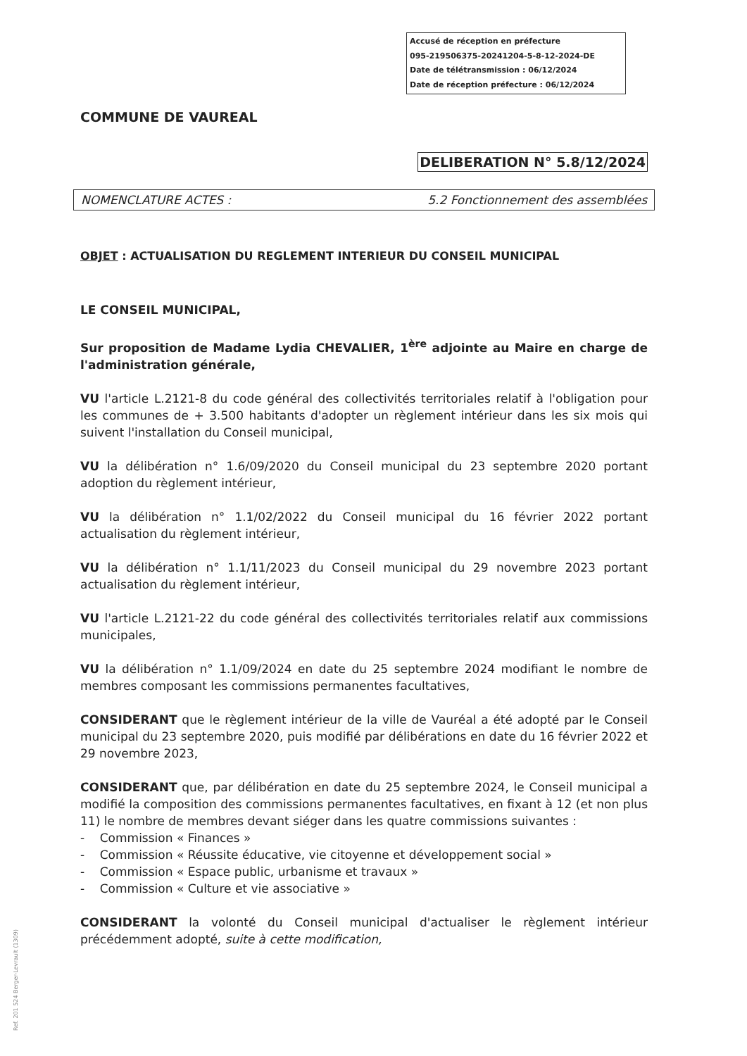Accusé de réception en préfecture
095-219506375-20241204-5-8-12-2024-DE
Date de télétransmission : 06/12/2024
Date de réception préfecture : 06/12/2024
COMMUNE DE VAUREAL
DELIBERATION N° 5.8/12/2024
NOMENCLATURE ACTES : 5.2 Fonctionnement des assemblées
OBJET : ACTUALISATION DU REGLEMENT INTERIEUR DU CONSEIL MUNICIPAL
LE CONSEIL MUNICIPAL,
Sur proposition de Madame Lydia CHEVALIER, 1<sup>ère</sup> adjointe au Maire en charge de l'administration générale,
VU l'article L.2121-8 du code général des collectivités territoriales relatif à l'obligation pour les communes de + 3.500 habitants d'adopter un règlement intérieur dans les six mois qui suivent l'installation du Conseil municipal,
VU la délibération n° 1.6/09/2020 du Conseil municipal du 23 septembre 2020 portant adoption du règlement intérieur,
VU la délibération n° 1.1/02/2022 du Conseil municipal du 16 février 2022 portant actualisation du règlement intérieur,
VU la délibération n° 1.1/11/2023 du Conseil municipal du 29 novembre 2023 portant actualisation du règlement intérieur,
VU l'article L.2121-22 du code général des collectivités territoriales relatif aux commissions municipales,
VU la délibération n° 1.1/09/2024 en date du 25 septembre 2024 modifiant le nombre de membres composant les commissions permanentes facultatives,
CONSIDERANT que le règlement intérieur de la ville de Vauréal a été adopté par le Conseil municipal du 23 septembre 2020, puis modifié par délibérations en date du 16 février 2022 et 29 novembre 2023,
CONSIDERANT que, par délibération en date du 25 septembre 2024, le Conseil municipal a modifié la composition des commissions permanentes facultatives, en fixant à 12 (et non plus 11) le nombre de membres devant siéger dans les quatre commissions suivantes :
- Commission « Finances »
- Commission « Réussite éducative, vie citoyenne et développement social »
- Commission « Espace public, urbanisme et travaux »
- Commission « Culture et vie associative »
CONSIDERANT la volonté du Conseil municipal d'actualiser le règlement intérieur précédemment adopté, suite à cette modification,
Ref. 201 524 Berger-Levrault (1309)